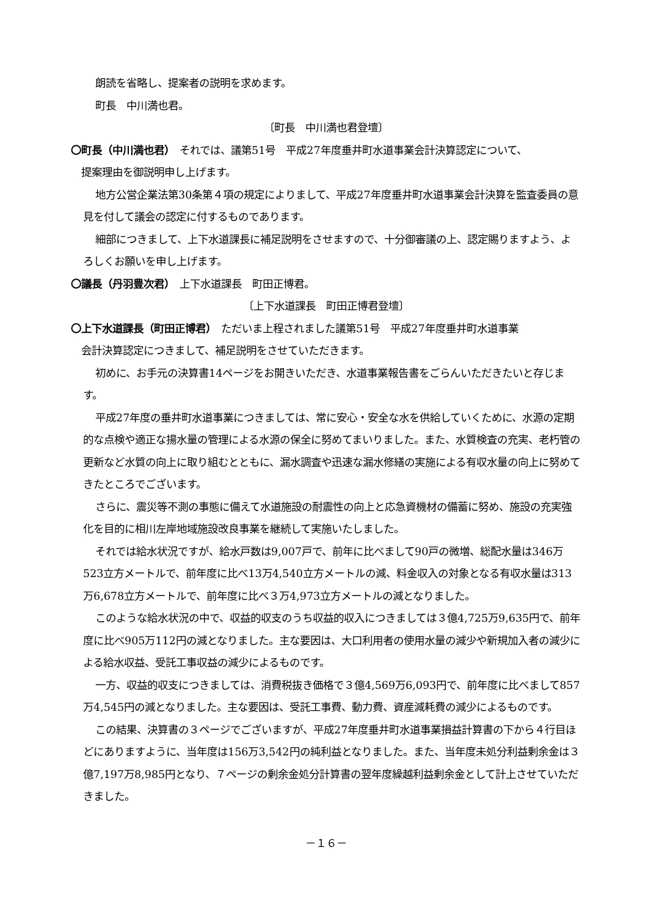朗読を省略し、提案者の説明を求めます。
町長　中川満也君。
〔町長　中川満也君登壇〕
〇町長（中川満也君）　それでは、議第51号　平成27年度垂井町水道事業会計決算認定について、
　提案理由を御説明申し上げます。
地方公営企業法第30条第４項の規定によりまして、平成27年度垂井町水道事業会計決算を監査委員の意見を付して議会の認定に付するものであります。
細部につきまして、上下水道課長に補足説明をさせますので、十分御審議の上、認定賜りますよう、よろしくお願いを申し上げます。
〇議長（丹羽豊次君）　上下水道課長　町田正博君。
〔上下水道課長　町田正博君登壇〕
〇上下水道課長（町田正博君）　ただいま上程されました議第51号　平成27年度垂井町水道事業
　会計決算認定につきまして、補足説明をさせていただきます。
初めに、お手元の決算書14ページをお開きいただき、水道事業報告書をごらんいただきたいと存じます。
平成27年度の垂井町水道事業につきましては、常に安心・安全な水を供給していくために、水源の定期的な点検や適正な揚水量の管理による水源の保全に努めてまいりました。また、水質検査の充実、老朽管の更新など水質の向上に取り組むとともに、漏水調査や迅速な漏水修繕の実施による有収水量の向上に努めてきたところでございます。
さらに、震災等不測の事態に備えて水道施設の耐震性の向上と応急資機材の備蓄に努め、施設の充実強化を目的に相川左岸地域施設改良事業を継続して実施いたしました。
それでは給水状況ですが、給水戸数は9,007戸で、前年に比べまして90戸の微増、総配水量は346万523立方メートルで、前年度に比べ13万4,540立方メートルの減、料金収入の対象となる有収水量は313万6,678立方メートルで、前年度に比べ３万4,973立方メートルの減となりました。
このような給水状況の中で、収益的収支のうち収益的収入につきましては３億4,725万9,635円で、前年度に比べ905万112円の減となりました。主な要因は、大口利用者の使用水量の減少や新規加入者の減少による給水収益、受託工事収益の減少によるものです。
一方、収益的収支につきましては、消費税抜き価格で３億4,569万6,093円で、前年度に比べまして857万4,545円の減となりました。主な要因は、受託工事費、動力費、資産減耗費の減少によるものです。
この結果、決算書の３ページでございますが、平成27年度垂井町水道事業損益計算書の下から４行目ほどにありますように、当年度は156万3,542円の純利益となりました。また、当年度未処分利益剰余金は３億7,197万8,985円となり、７ページの剰余金処分計算書の翌年度繰越利益剰余金として計上させていただきました。
－１６－